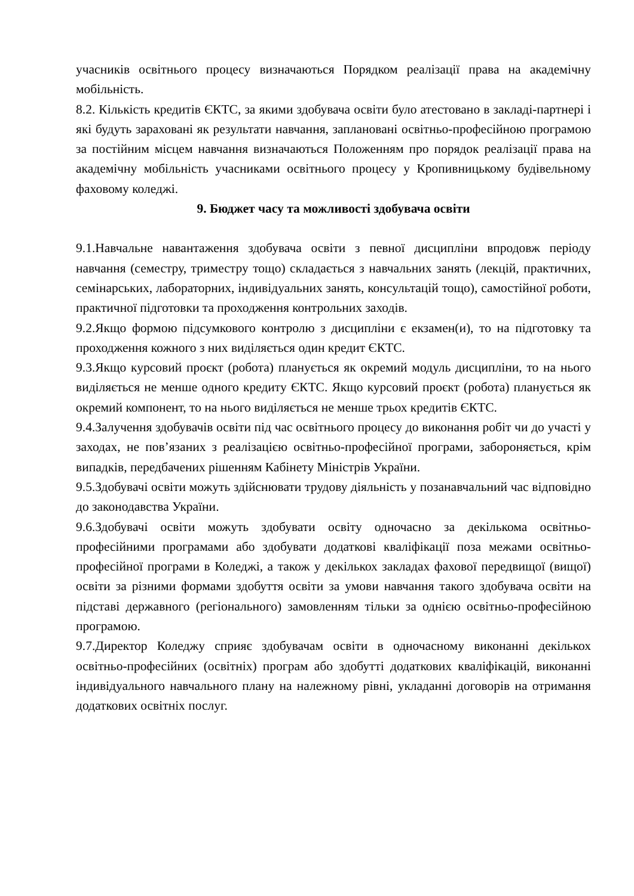учасників освітнього процесу визначаються Порядком реалізації права на академічну мобільність.
8.2. Кількість кредитів ЄКТС, за якими здобувача освіти було атестовано в закладі-партнері і які будуть зараховані як результати навчання, заплановані освітньо-професійною програмою за постійним місцем навчання визначаються Положенням про порядок реалізації права на академічну мобільність учасниками освітнього процесу у Кропивницькому будівельному фаховому коледжі.
9. Бюджет часу та можливості здобувача освіти
9.1.Навчальне навантаження здобувача освіти з певної дисципліни впродовж періоду навчання (семестру, триместру тощо) складається з навчальних занять (лекцій, практичних, семінарських, лабораторних, індивідуальних занять, консультацій тощо), самостійної роботи, практичної підготовки та проходження контрольних заходів.
9.2.Якщо формою підсумкового контролю з дисципліни є екзамен(и), то на підготовку та проходження кожного з них виділяється один кредит ЄКТС.
9.3.Якщо курсовий проєкт (робота) планується як окремий модуль дисципліни, то на нього виділяється не менше одного кредиту ЄКТС. Якщо курсовий проєкт (робота) планується як окремий компонент, то на нього виділяється не менше трьох кредитів ЄКТС.
9.4.Залучення здобувачів освіти під час освітнього процесу до виконання робіт чи до участі у заходах, не пов’язаних з реалізацією освітньо-професійної програми, забороняється, крім випадків, передбачених рішенням Кабінету Міністрів України.
9.5.Здобувачі освіти можуть здійснювати трудову діяльність у позанавчальний час відповідно до законодавства України.
9.6.Здобувачі освіти можуть здобувати освіту одночасно за декількома освітньо-професійними програмами або здобувати додаткові кваліфікації поза межами освітньо-професійної програми в Коледжі, а також у декількох закладах фахової передвищої (вищої) освіти за різними формами здобуття освіти за умови навчання такого здобувача освіти на підставі державного (регіонального) замовленням тільки за однією освітньо-професійною програмою.
9.7.Директор Коледжу сприяє здобувачам освіти в одночасному виконанні декількох освітньо-професійних (освітніх) програм або здобутті додаткових кваліфікацій, виконанні індивідуального навчального плану на належному рівні, укладанні договорів на отримання додаткових освітніх послуг.